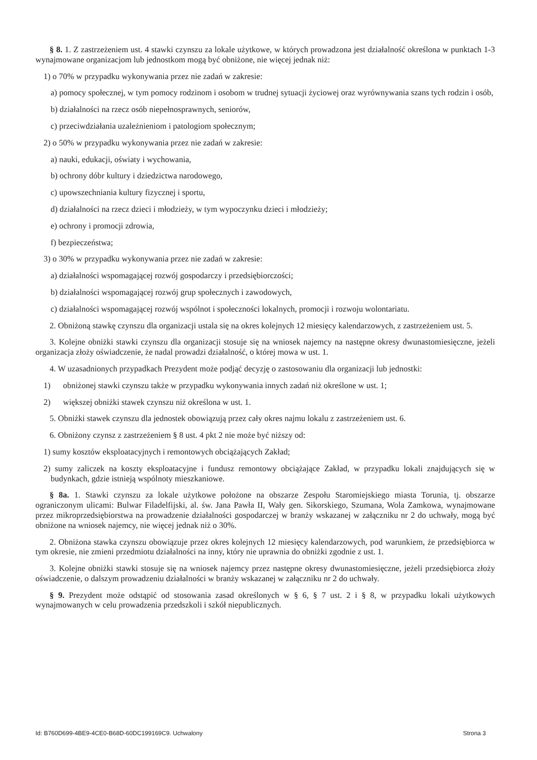§ 8. 1. Z zastrzeżeniem ust. 4 stawki czynszu za lokale użytkowe, w których prowadzona jest działalność określona w punktach 1-3 wynajmowane organizacjom lub jednostkom mogą być obniżone, nie więcej jednak niż:
1) o 70% w przypadku wykonywania przez nie zadań w zakresie:
a) pomocy społecznej, w tym pomocy rodzinom i osobom w trudnej sytuacji życiowej oraz wyrównywania szans tych rodzin i osób,
b) działalności na rzecz osób niepełnosprawnych, seniorów,
c) przeciwdziałania uzależnieniom i patologiom społecznym;
2) o 50% w przypadku wykonywania przez nie zadań w zakresie:
a) nauki, edukacji, oświaty i wychowania,
b) ochrony dóbr kultury i dziedzictwa narodowego,
c) upowszechniania kultury fizycznej i sportu,
d) działalności na rzecz dzieci i młodzieży, w tym wypoczynku dzieci i młodzieży;
e) ochrony i promocji zdrowia,
f) bezpieczeństwa;
3) o 30% w przypadku wykonywania przez nie zadań w zakresie:
a) działalności wspomagającej rozwój gospodarczy i przedsiębiorczości;
b) działalności wspomagającej rozwój grup społecznych i zawodowych,
c) działalności wspomagającej rozwój wspólnot i społeczności lokalnych, promocji i rozwoju wolontariatu.
2. Obniżoną stawkę czynszu dla organizacji ustala się na okres kolejnych 12 miesięcy kalendarzowych, z zastrzeżeniem ust. 5.
3. Kolejne obniżki stawki czynszu dla organizacji stosuje się na wniosek najemcy na następne okresy dwunastomiesięczne, jeżeli organizacja złoży oświadczenie, że nadal prowadzi działalność, o której mowa w ust. 1.
4. W uzasadnionych przypadkach Prezydent może podjąć decyzję o zastosowaniu dla organizacji lub jednostki:
1) obniżonej stawki czynszu także w przypadku wykonywania innych zadań niż określone w ust. 1;
2) większej obniżki stawek czynszu niż określona w ust. 1.
5. Obniżki stawek czynszu dla jednostek obowiązują przez cały okres najmu lokalu z zastrzeżeniem ust. 6.
6. Obniżony czynsz z zastrzeżeniem § 8 ust. 4 pkt 2 nie może być niższy od:
1) sumy kosztów eksploatacyjnych i remontowych obciążających Zakład;
2) sumy zaliczek na koszty eksploatacyjne i fundusz remontowy obciążające Zakład, w przypadku lokali znajdujących się w budynkach, gdzie istnieją wspólnoty mieszkaniowe.
§ 8a. 1. Stawki czynszu za lokale użytkowe położone na obszarze Zespołu Staromiejskiego miasta Torunia, tj. obszarze ograniczonym ulicami: Bulwar Filadelfijski, al. św. Jana Pawła II, Wały gen. Sikorskiego, Szumana, Wola Zamkowa, wynajmowane przez mikroprzedsiębiorstwa na prowadzenie działalności gospodarczej w branży wskazanej w załączniku nr 2 do uchwały, mogą być obniżone na wniosek najemcy, nie więcej jednak niż o 30%.
2. Obniżona stawka czynszu obowiązuje przez okres kolejnych 12 miesięcy kalendarzowych, pod warunkiem, że przedsiębiorca w tym okresie, nie zmieni przedmiotu działalności na inny, który nie uprawnia do obniżki zgodnie z ust. 1.
3. Kolejne obniżki stawki stosuje się na wniosek najemcy przez następne okresy dwunastomiesięczne, jeżeli przedsiębiorca złoży oświadczenie, o dalszym prowadzeniu działalności w branży wskazanej w załączniku nr 2 do uchwały.
§ 9. Prezydent może odstąpić od stosowania zasad określonych w § 6, § 7 ust. 2 i § 8, w przypadku lokali użytkowych wynajmowanych w celu prowadzenia przedszkoli i szkół niepublicznych.
Id: B760D699-4BE9-4CE0-B68D-60DC199169C9. Uchwalony Strona 3